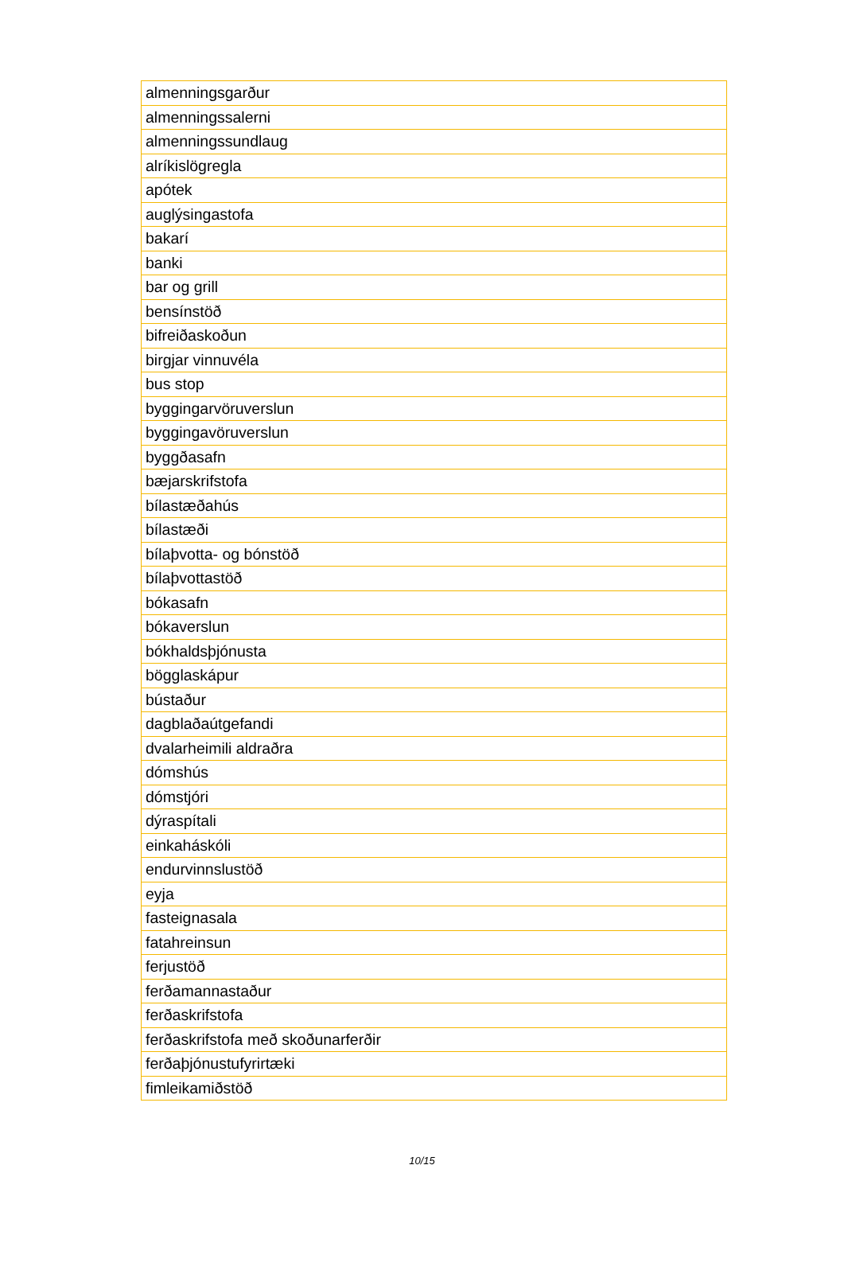| almenningsgarður |
| almenningssalerni |
| almenningssundlaug |
| alríkislögregla |
| apótek |
| auglýsingastofa |
| bakarí |
| banki |
| bar og grill |
| bensínstöð |
| bifreiðaskoðun |
| birgjar vinnuvéla |
| bus stop |
| byggingarvöruverslun |
| byggingavöruverslun |
| byggðasafn |
| bæjarskrifstofa |
| bílastæðahús |
| bílastæði |
| bílaþvotta- og bónstöð |
| bílaþvottastöð |
| bókasafn |
| bókaverslun |
| bókhaldsþjónusta |
| bögglaskápur |
| bústaður |
| dagblaðaútgefandi |
| dvalarheimili aldraðra |
| dómshús |
| dómstjóri |
| dýraspítali |
| einkaháskóli |
| endurvinnslustöð |
| eyja |
| fasteignasala |
| fatahreinsun |
| ferjustöð |
| ferðamannastaður |
| ferðaskrifstofa |
| ferðaskrifstofa með skoðunarferðir |
| ferðaþjónustufyrirtæki |
| fimleikamiðstöð |
10/15